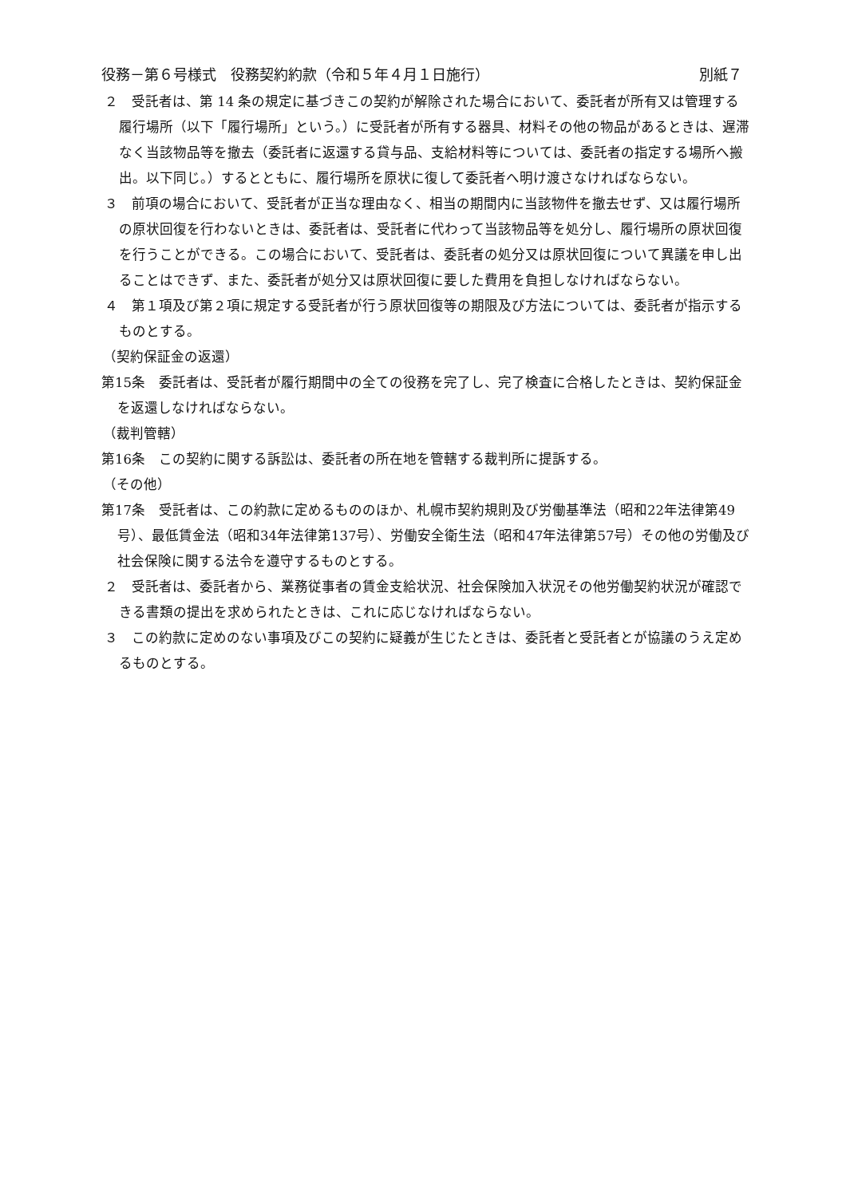役務－第６号様式　役務契約約款（令和５年４月１日施行） 別紙７
２　受託者は、第 14 条の規定に基づきこの契約が解除された場合において、委託者が所有又は管理する履行場所（以下「履行場所」という。）に受託者が所有する器具、材料その他の物品があるときは、遅滞なく当該物品等を撤去（委託者に返還する貸与品、支給材料等については、委託者の指定する場所へ搬出。以下同じ。）するとともに、履行場所を原状に復して委託者へ明け渡さなければならない。
３　前項の場合において、受託者が正当な理由なく、相当の期間内に当該物件を撤去せず、又は履行場所の原状回復を行わないときは、委託者は、受託者に代わって当該物品等を処分し、履行場所の原状回復を行うことができる。この場合において、受託者は、委託者の処分又は原状回復について異議を申し出ることはできず、また、委託者が処分又は原状回復に要した費用を負担しなければならない。
４　第１項及び第２項に規定する受託者が行う原状回復等の期限及び方法については、委託者が指示するものとする。
（契約保証金の返還）
第15条　委託者は、受託者が履行期間中の全ての役務を完了し、完了検査に合格したときは、契約保証金を返還しなければならない。
（裁判管轄）
第16条　この契約に関する訴訟は、委託者の所在地を管轄する裁判所に提訴する。
（その他）
第17条　受託者は、この約款に定めるもののほか、札幌市契約規則及び労働基準法（昭和22年法律第49号）、最低賃金法（昭和34年法律第137号）、労働安全衛生法（昭和47年法律第57号）その他の労働及び社会保険に関する法令を遵守するものとする。
２　受託者は、委託者から、業務従事者の賃金支給状況、社会保険加入状況その他労働契約状況が確認できる書類の提出を求められたときは、これに応じなければならない。
３　この約款に定めのない事項及びこの契約に疑義が生じたときは、委託者と受託者とが協議のうえ定めるものとする。